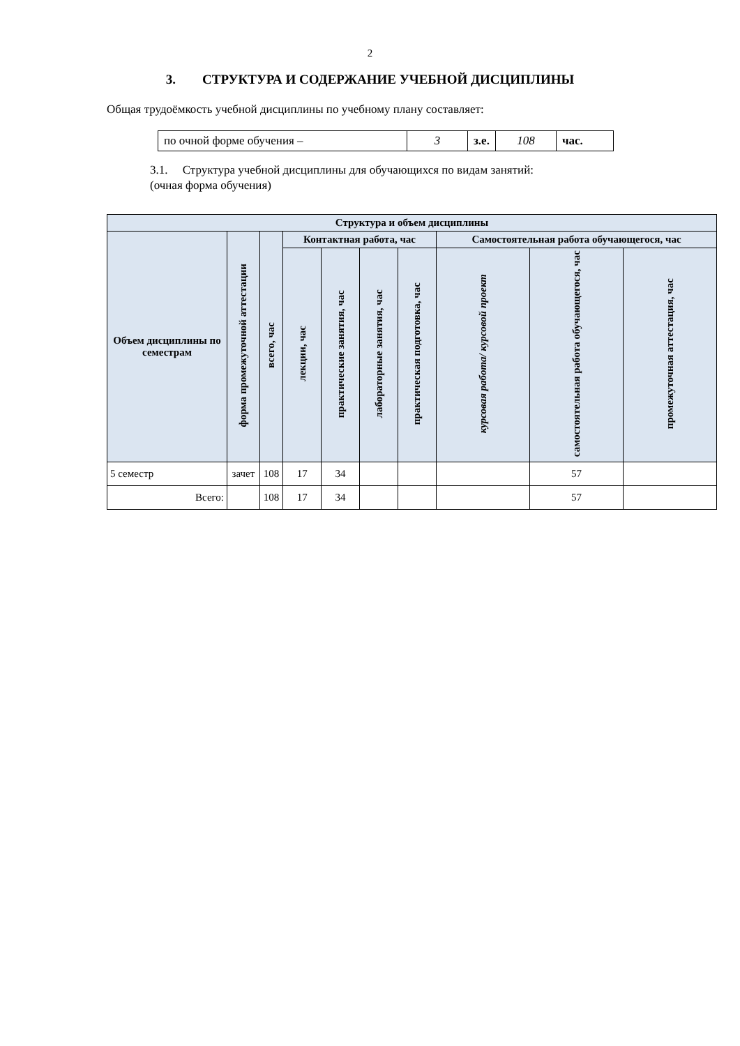2
3. СТРУКТУРА И СОДЕРЖАНИЕ УЧЕБНОЙ ДИСЦИПЛИНЫ
Общая трудоёмкость учебной дисциплины по учебному плану составляет:
| по очной форме обучения – | 3 | з.е. | 108 | час. |
3.1. Структура учебной дисциплины для обучающихся по видам занятий:
(очная форма обучения)
| Структура и объем дисциплины | | | | | | | | | |
| --- | --- | --- | --- | --- | --- | --- | --- | --- | --- |
| Объем дисциплины по семестрам | форма промежуточной аттестации | всего, час | Контактная работа, час | | | | Самостоятельная работа обучающегося, час | | |
| | | | лекции, час | практические занятия, час | лабораторные занятия, час | практическая подготовка, час | курсовая работа/ курсовой проект | самостоятельная работа обучающегося, час | промежуточная аттестация, час |
| 5 семестр | зачет | 108 | 17 | 34 | | | | 57 | |
| Всего: | | 108 | 17 | 34 | | | | 57 | |